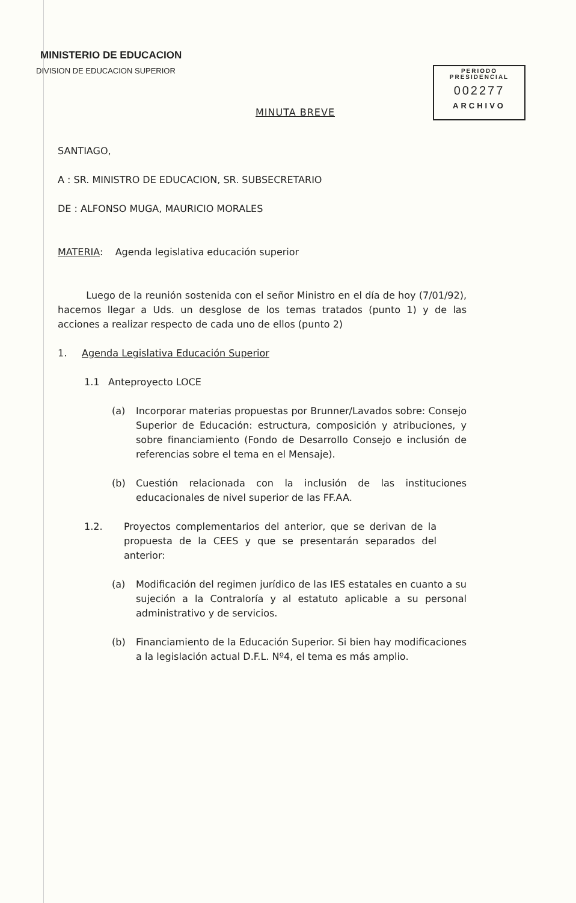MINISTERIO DE EDUCACION
DIVISION DE EDUCACION SUPERIOR
PERIODO
PRESIDENCIAL
002277
ARCHIVO
MINUTA BREVE
SANTIAGO,
A : SR. MINISTRO DE EDUCACION, SR. SUBSECRETARIO
DE : ALFONSO MUGA, MAURICIO MORALES
MATERIA: Agenda legislativa educación superior
Luego de la reunión sostenida con el señor Ministro en el día de hoy (7/01/92), hacemos llegar a Uds. un desglose de los temas tratados (punto 1) y de las acciones a realizar respecto de cada uno de ellos (punto 2)
1. Agenda Legislativa Educación Superior
1.1 Anteproyecto LOCE
(a) Incorporar materias propuestas por Brunner/Lavados sobre: Consejo Superior de Educación: estructura, composición y atribuciones, y sobre financiamiento (Fondo de Desarrollo Consejo e inclusión de referencias sobre el tema en el Mensaje).
(b) Cuestión relacionada con la inclusión de las instituciones educacionales de nivel superior de las FF.AA.
1.2. Proyectos complementarios del anterior, que se derivan de la propuesta de la CEES y que se presentarán separados del anterior:
(a) Modificación del regimen jurídico de las IES estatales en cuanto a su sujeción a la Contraloría y al estatuto aplicable a su personal administrativo y de servicios.
(b) Financiamiento de la Educación Superior. Si bien hay modificaciones a la legislación actual D.F.L. Nº4, el tema es más amplio.